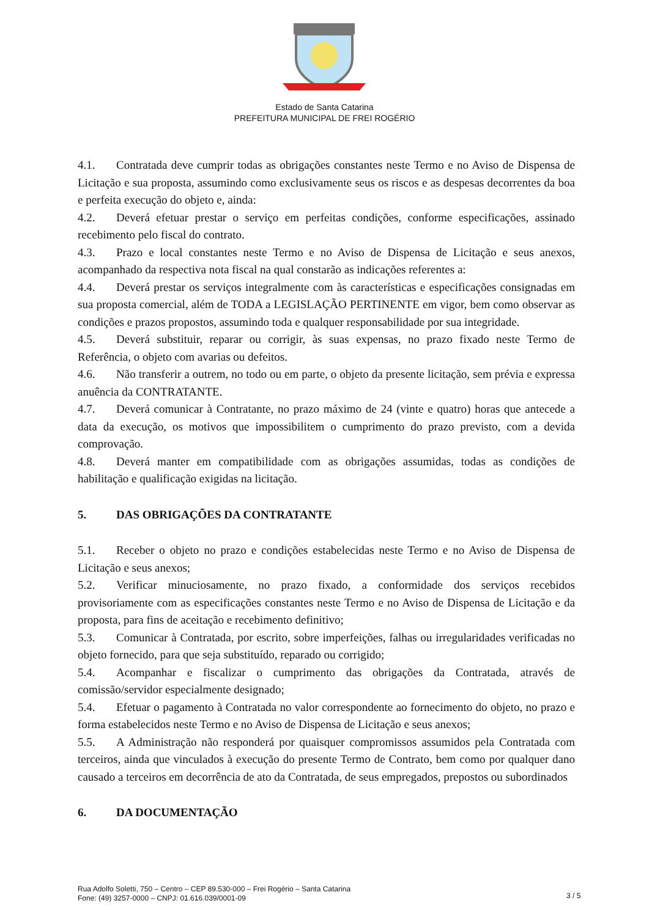Estado de Santa Catarina
PREFEITURA MUNICIPAL DE FREI ROGÉRIO
4.1. Contratada deve cumprir todas as obrigações constantes neste Termo e no Aviso de Dispensa de Licitação e sua proposta, assumindo como exclusivamente seus os riscos e as despesas decorrentes da boa e perfeita execução do objeto e, ainda:
4.2. Deverá efetuar prestar o serviço em perfeitas condições, conforme especificações, assinado recebimento pelo fiscal do contrato.
4.3. Prazo e local constantes neste Termo e no Aviso de Dispensa de Licitação e seus anexos, acompanhado da respectiva nota fiscal na qual constarão as indicações referentes a:
4.4. Deverá prestar os serviços integralmente com às características e especificações consignadas em sua proposta comercial, além de TODA a LEGISLAÇÃO PERTINENTE em vigor, bem como observar as condições e prazos propostos, assumindo toda e qualquer responsabilidade por sua integridade.
4.5. Deverá substituir, reparar ou corrigir, às suas expensas, no prazo fixado neste Termo de Referência, o objeto com avarias ou defeitos.
4.6. Não transferir a outrem, no todo ou em parte, o objeto da presente licitação, sem prévia e expressa anuência da CONTRATANTE.
4.7. Deverá comunicar à Contratante, no prazo máximo de 24 (vinte e quatro) horas que antecede a data da execução, os motivos que impossibilitem o cumprimento do prazo previsto, com a devida comprovação.
4.8. Deverá manter em compatibilidade com as obrigações assumidas, todas as condições de habilitação e qualificação exigidas na licitação.
5. DAS OBRIGAÇÕES DA CONTRATANTE
5.1. Receber o objeto no prazo e condições estabelecidas neste Termo e no Aviso de Dispensa de Licitação e seus anexos;
5.2. Verificar minuciosamente, no prazo fixado, a conformidade dos serviços recebidos provisoriamente com as especificações constantes neste Termo e no Aviso de Dispensa de Licitação e da proposta, para fins de aceitação e recebimento definitivo;
5.3. Comunicar à Contratada, por escrito, sobre imperfeições, falhas ou irregularidades verificadas no objeto fornecido, para que seja substituído, reparado ou corrigido;
5.4. Acompanhar e fiscalizar o cumprimento das obrigações da Contratada, através de comissão/servidor especialmente designado;
5.4. Efetuar o pagamento à Contratada no valor correspondente ao fornecimento do objeto, no prazo e forma estabelecidos neste Termo e no Aviso de Dispensa de Licitação e seus anexos;
5.5. A Administração não responderá por quaisquer compromissos assumidos pela Contratada com terceiros, ainda que vinculados à execução do presente Termo de Contrato, bem como por qualquer dano causado a terceiros em decorrência de ato da Contratada, de seus empregados, prepostos ou subordinados
6. DA DOCUMENTAÇÃO
Rua Adolfo Soletti, 750 – Centro – CEP 89.530-000 – Frei Rogério – Santa Catarina
Fone: (49) 3257-0000 – CNPJ: 01.616.039/0001-09
3 / 5